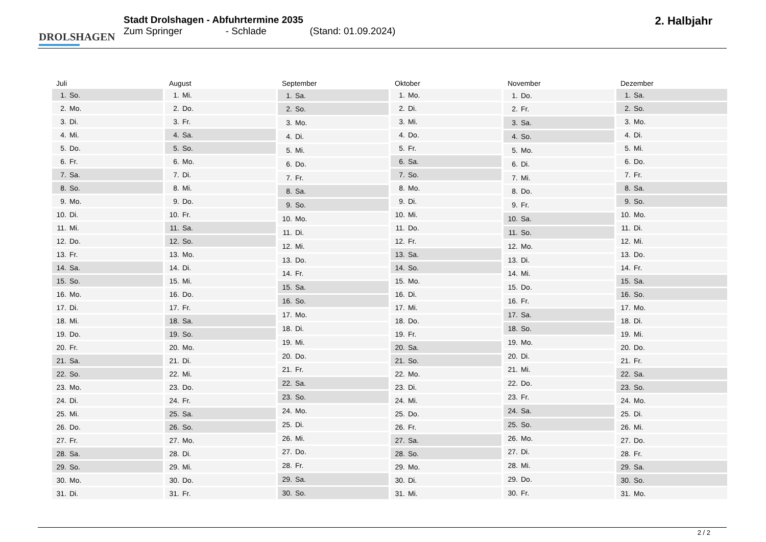DROLSHAGEN
Stadt Drolshagen - Abfuhrtermine 2035
Zum Springer - Schlade (Stand: 01.09.2024)
2. Halbjahr
| Juli |
| --- |
| 1. So. |
| 2. Mo. |
| 3. Di. |
| 4. Mi. |
| 5. Do. |
| 6. Fr. |
| 7. Sa. |
| 8. So. |
| 9. Mo. |
| 10. Di. |
| 11. Mi. |
| 12. Do. |
| 13. Fr. |
| 14. Sa. |
| 15. So. |
| 16. Mo. |
| 17. Di. |
| 18. Mi. |
| 19. Do. |
| 20. Fr. |
| 21. Sa. |
| 22. So. |
| 23. Mo. |
| 24. Di. |
| 25. Mi. |
| 26. Do. |
| 27. Fr. |
| 28. Sa. |
| 29. So. |
| 30. Mo. |
| 31. Di. |
| August |
| --- |
| 1. Mi. |
| 2. Do. |
| 3. Fr. |
| 4. Sa. |
| 5. So. |
| 6. Mo. |
| 7. Di. |
| 8. Mi. |
| 9. Do. |
| 10. Fr. |
| 11. Sa. |
| 12. So. |
| 13. Mo. |
| 14. Di. |
| 15. Mi. |
| 16. Do. |
| 17. Fr. |
| 18. Sa. |
| 19. So. |
| 20. Mo. |
| 21. Di. |
| 22. Mi. |
| 23. Do. |
| 24. Fr. |
| 25. Sa. |
| 26. So. |
| 27. Mo. |
| 28. Di. |
| 29. Mi. |
| 30. Do. |
| 31. Fr. |
| September |
| --- |
| 1. Sa. |
| 2. So. |
| 3. Mo. |
| 4. Di. |
| 5. Mi. |
| 6. Do. |
| 7. Fr. |
| 8. Sa. |
| 9. So. |
| 10. Mo. |
| 11. Di. |
| 12. Mi. |
| 13. Do. |
| 14. Fr. |
| 15. Sa. |
| 16. So. |
| 17. Mo. |
| 18. Di. |
| 19. Mi. |
| 20. Do. |
| 21. Fr. |
| 22. Sa. |
| 23. So. |
| 24. Mo. |
| 25. Di. |
| 26. Mi. |
| 27. Do. |
| 28. Fr. |
| 29. Sa. |
| 30. So. |
| Oktober |
| --- |
| 1. Mo. |
| 2. Di. |
| 3. Mi. |
| 4. Do. |
| 5. Fr. |
| 6. Sa. |
| 7. So. |
| 8. Mo. |
| 9. Di. |
| 10. Mi. |
| 11. Do. |
| 12. Fr. |
| 13. Sa. |
| 14. So. |
| 15. Mo. |
| 16. Di. |
| 17. Mi. |
| 18. Do. |
| 19. Fr. |
| 20. Sa. |
| 21. So. |
| 22. Mo. |
| 23. Di. |
| 24. Mi. |
| 25. Do. |
| 26. Fr. |
| 27. Sa. |
| 28. So. |
| 29. Mo. |
| 30. Di. |
| 31. Mi. |
| November |
| --- |
| 1. Do. |
| 2. Fr. |
| 3. Sa. |
| 4. So. |
| 5. Mo. |
| 6. Di. |
| 7. Mi. |
| 8. Do. |
| 9. Fr. |
| 10. Sa. |
| 11. So. |
| 12. Mo. |
| 13. Di. |
| 14. Mi. |
| 15. Do. |
| 16. Fr. |
| 17. Sa. |
| 18. So. |
| 19. Mo. |
| 20. Di. |
| 21. Mi. |
| 22. Do. |
| 23. Fr. |
| 24. Sa. |
| 25. So. |
| 26. Mo. |
| 27. Di. |
| 28. Mi. |
| 29. Do. |
| 30. Fr. |
| Dezember |
| --- |
| 1. Sa. |
| 2. So. |
| 3. Mo. |
| 4. Di. |
| 5. Mi. |
| 6. Do. |
| 7. Fr. |
| 8. Sa. |
| 9. So. |
| 10. Mo. |
| 11. Di. |
| 12. Mi. |
| 13. Do. |
| 14. Fr. |
| 15. Sa. |
| 16. So. |
| 17. Mo. |
| 18. Di. |
| 19. Mi. |
| 20. Do. |
| 21. Fr. |
| 22. Sa. |
| 23. So. |
| 24. Mo. |
| 25. Di. |
| 26. Mi. |
| 27. Do. |
| 28. Fr. |
| 29. Sa. |
| 30. So. |
| 31. Mo. |
2 / 2